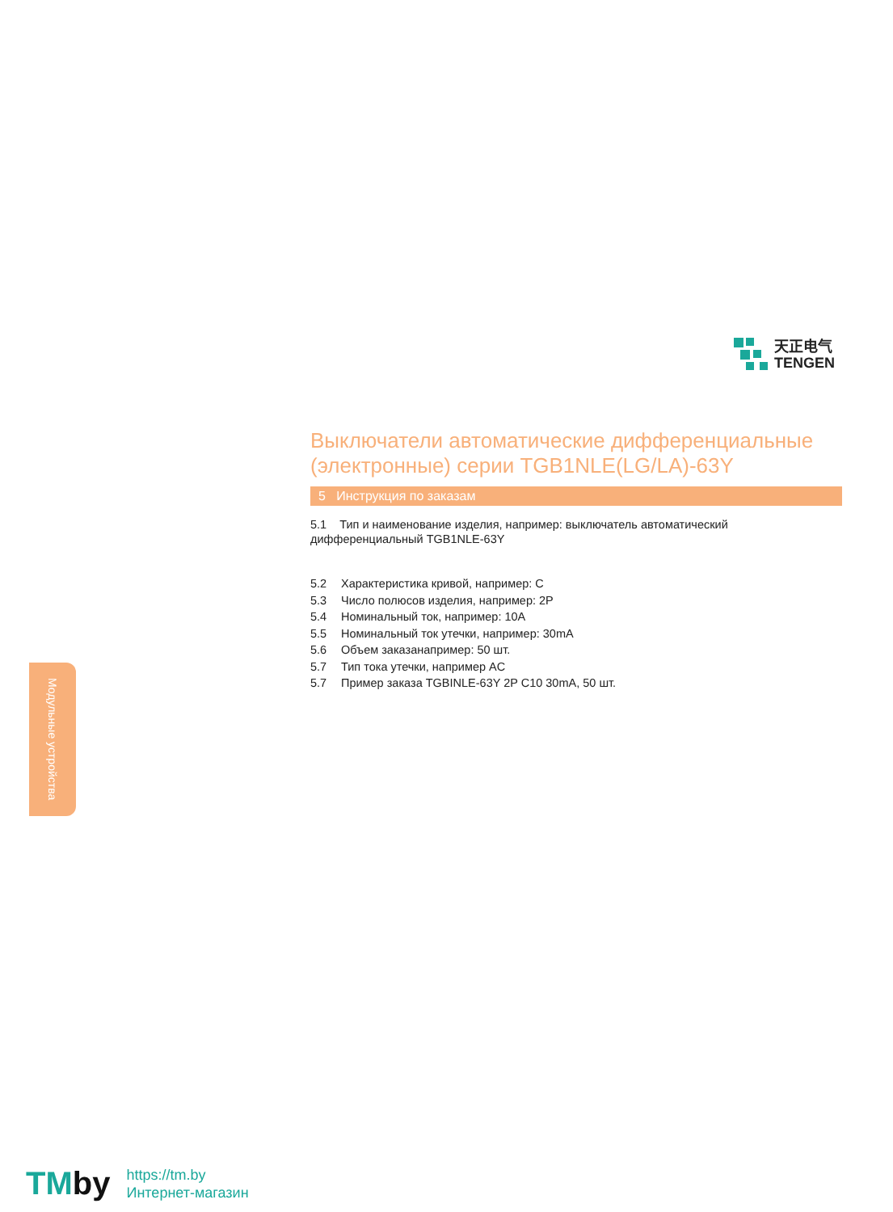天正电气
TENGEN
Выключатели автоматические дифференциальные (электронные) серии TGB1NLE(LG/LA)-63Y
5 Инструкция по заказам
5.1 Тип и наименование изделия, например: выключатель автоматический дифференциальный TGB1NLE-63Y
5.2 Характеристика кривой, например: C
5.3 Число полюсов изделия, например: 2P
5.4 Номинальный ток, например: 10A
5.5 Номинальный ток утечки, например: 30mA
5.6 Объем заказанапример: 50 шт.
5.7 Тип тока утечки, например AC
5.7 Пример заказа TGBINLE-63Y 2P C10 30mA, 50 шт.
Модульные устройства
TMby
https://tm.by
Интернет-магазин